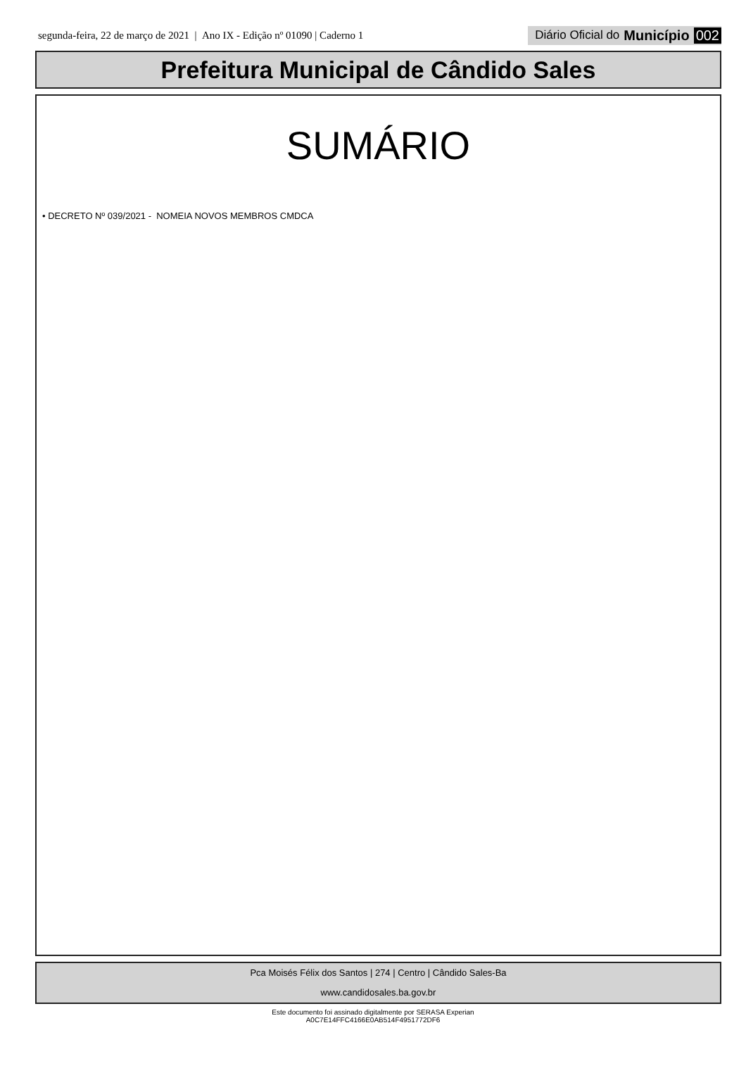segunda-feira, 22 de março de 2021 | Ano IX - Edição nº 01090 | Caderno 1
Diário Oficial do Município 002
Prefeitura Municipal de Cândido Sales
SUMÁRIO
• DECRETO Nº 039/2021 - NOMEIA NOVOS MEMBROS CMDCA
Pca Moisés Félix dos Santos | 274 | Centro | Cândido Sales-Ba
www.candidosales.ba.gov.br
Este documento foi assinado digitalmente por SERASA Experian
A0C7E14FFC4166E0AB514F4951772DF6